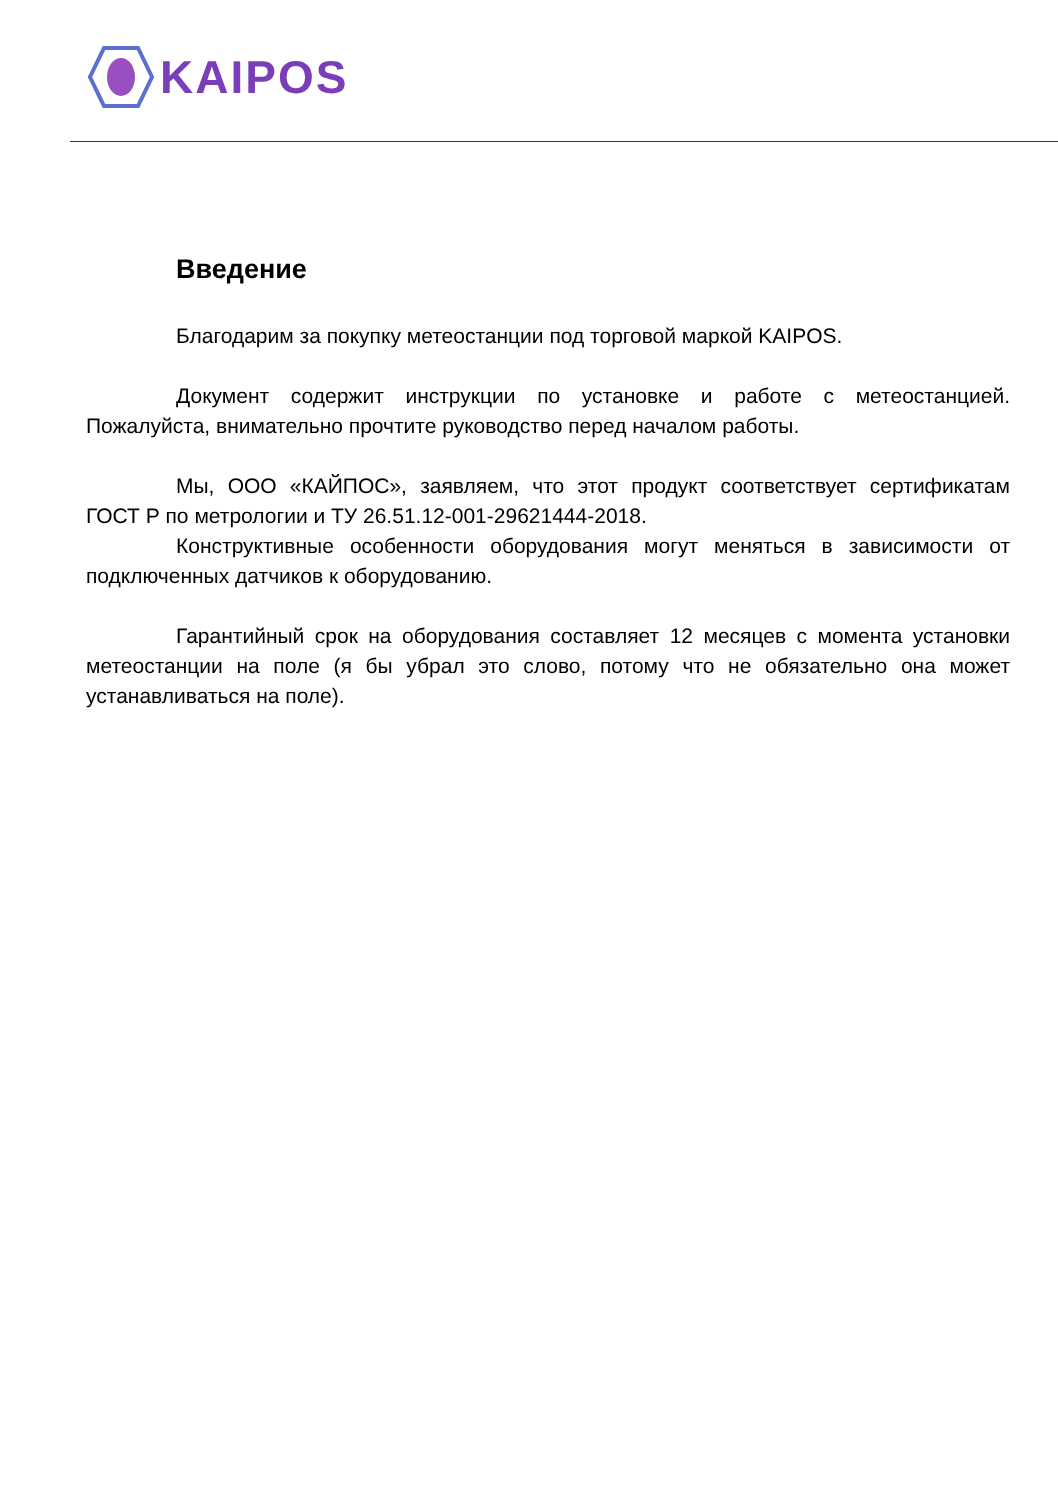KAIPOS
Введение
Благодарим за покупку метеостанции под торговой маркой KAIPOS.
Документ содержит инструкции по установке и работе с метеостанцией. Пожалуйста, внимательно прочтите руководство перед началом работы.
Мы, ООО «КАЙПОС», заявляем, что этот продукт соответствует сертификатам ГОСТ Р по метрологии и ТУ 26.51.12-001-29621444-2018.
Конструктивные особенности оборудования могут меняться в зависимости от подключенных датчиков к оборудованию.
Гарантийный срок на оборудования составляет 12 месяцев с момента установки метеостанции на поле (я бы убрал это слово, потому что не обязательно она может устанавливаться на поле).